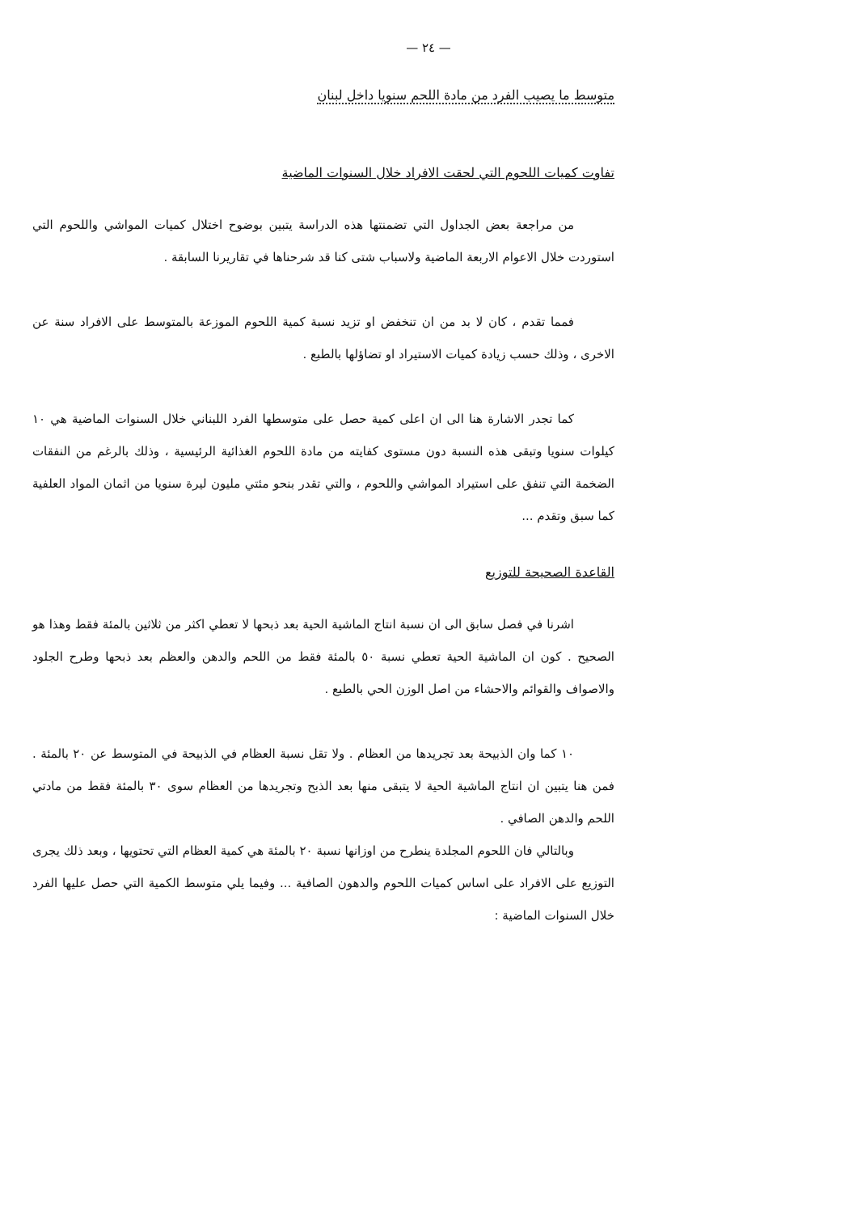— ٢٤ —
متوسط ما يصيب الفرد من مادة اللحم سنويا داخل لبنان
تفاوت كميات اللحوم التي لحقت الافراد خلال السنوات الماضية
من مراجعة بعض الجداول التي تضمنتها هذه الدراسة يتبين بوضوح اختلال كميات المواشي واللحوم التي استوردت خلال الاعوام الاربعة الماضية ولاسباب شتى كنا قد شرحناها في تقاريرنا السابقة .
فمما تقدم ، كان لا بد من ان تنخفض او تزيد نسبة كمية اللحوم الموزعة بالمتوسط على الافراد سنة عن الاخرى ، وذلك حسب زيادة كميات الاستيراد او تضاؤلها بالطبع .
كما تجدر الاشارة هنا الى ان اعلى كمية حصل على متوسطها الفرد اللبناني خلال السنوات الماضية هي ١٠ كيلوات سنويا وتبقى هذه النسبة دون مستوى كفايته من مادة اللحوم الغذائية الرئيسية ، وذلك بالرغم من النفقات الضخمة التي تنفق على استيراد المواشي واللحوم ، والتي تقدر بنحو مئتي مليون ليرة سنويا من اثمان المواد العلفية كما سبق وتقدم ...
القاعدة الصحيحة للتوزيع
اشرنا في فصل سابق الى ان نسبة انتاج الماشية الحية بعد ذبحها لا تعطي اكثر من ثلاثين بالمئة فقط وهذا هو الصحيح . كون ان الماشية الحية تعطي نسبة ٥٠ بالمئة فقط من اللحم والدهن والعظم بعد ذبحها وطرح الجلود والاصواف والقوائم والاحشاء من اصل الوزن الحي بالطبع .
١٠ كما وان الذبيحة بعد تجريدها من العظام . ولا تقل نسبة العظام في الذبيحة في المتوسط عن ٢٠ بالمئة . فمن هنا يتبين ان انتاج الماشية الحية لا يتبقى منها بعد الذبح وتجريدها من العظام سوى ٣٠ بالمئة فقط من مادتي اللحم والدهن الصافي .
وبالتالي فان اللحوم المجلدة ينطرح من اوزانها نسبة ٢٠ بالمئة هي كمية العظام التي تحتويها ، وبعد ذلك يجرى التوزيع على الافراد على اساس كميات اللحوم والدهون الصافية ... وفيما يلي متوسط الكمية التي حصل عليها الفرد خلال السنوات الماضية :